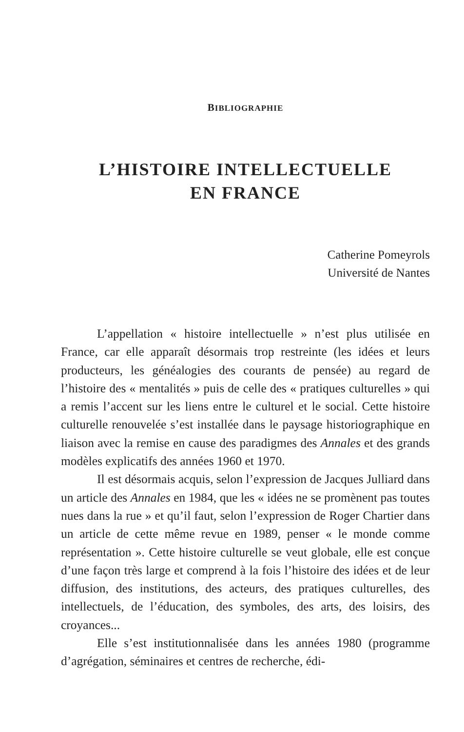BIBLIOGRAPHIE
L’HISTOIRE INTELLECTUELLE
EN FRANCE
Catherine Pomeyrols
Université de Nantes
L’appellation « histoire intellectuelle » n’est plus utilisée en France, car elle apparaît désormais trop restreinte (les idées et leurs producteurs, les généalogies des courants de pensée) au regard de l’histoire des « mentalités » puis de celle des « pratiques culturelles » qui a remis l’accent sur les liens entre le culturel et le social. Cette histoire culturelle renouvelée s’est installée dans le paysage historiographique en liaison avec la remise en cause des paradigmes des Annales et des grands modèles explicatifs des années 1960 et 1970.
Il est désormais acquis, selon l’expression de Jacques Julliard dans un article des Annales en 1984, que les « idées ne se promènent pas toutes nues dans la rue » et qu’il faut, selon l’expression de Roger Chartier dans un article de cette même revue en 1989, penser « le monde comme représentation ». Cette histoire culturelle se veut globale, elle est conçue d’une façon très large et comprend à la fois l’histoire des idées et de leur diffusion, des institutions, des acteurs, des pratiques culturelles, des intellectuels, de l’éducation, des symboles, des arts, des loisirs, des croyances...
Elle s’est institutionnalisée dans les années 1980 (programme d’agrégation, séminaires et centres de recherche, édi-